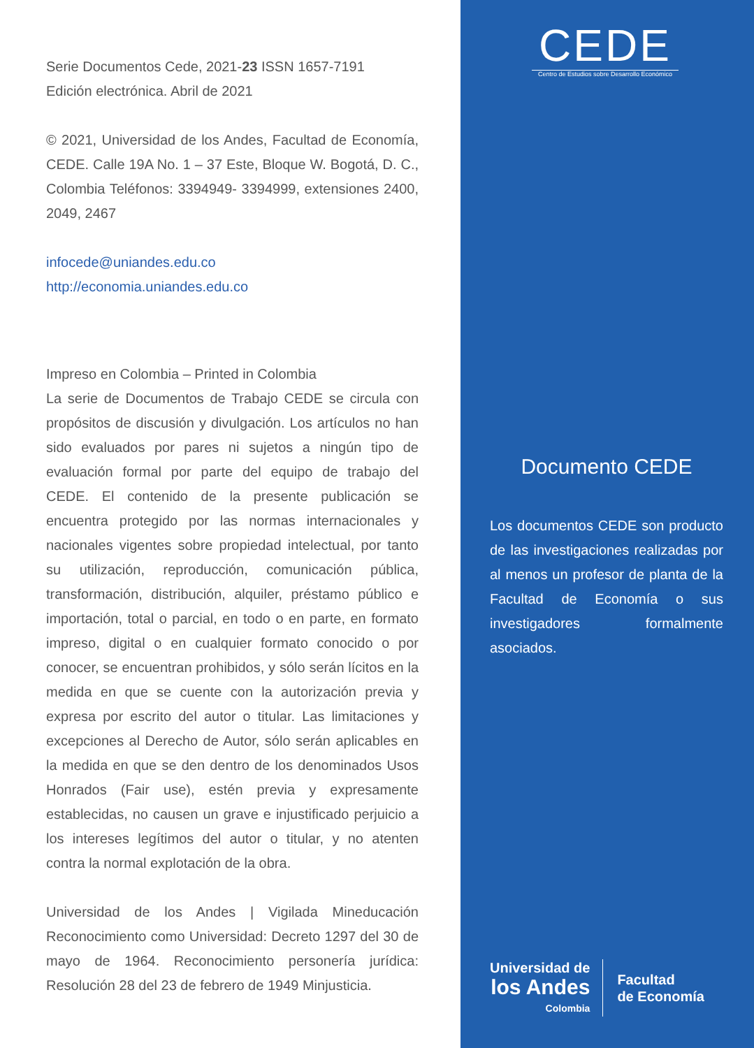Serie Documentos Cede, 2021-23 ISSN 1657-7191
Edición electrónica. Abril de 2021
© 2021, Universidad de los Andes, Facultad de Economía, CEDE. Calle 19A No. 1 – 37 Este, Bloque W. Bogotá, D. C., Colombia Teléfonos: 3394949- 3394999, extensiones 2400, 2049, 2467
infocede@uniandes.edu.co
http://economia.uniandes.edu.co
Impreso en Colombia – Printed in Colombia
La serie de Documentos de Trabajo CEDE se circula con propósitos de discusión y divulgación. Los artículos no han sido evaluados por pares ni sujetos a ningún tipo de evaluación formal por parte del equipo de trabajo del CEDE. El contenido de la presente publicación se encuentra protegido por las normas internacionales y nacionales vigentes sobre propiedad intelectual, por tanto su utilización, reproducción, comunicación pública, transformación, distribución, alquiler, préstamo público e importación, total o parcial, en todo o en parte, en formato impreso, digital o en cualquier formato conocido o por conocer, se encuentran prohibidos, y sólo serán lícitos en la medida en que se cuente con la autorización previa y expresa por escrito del autor o titular. Las limitaciones y excepciones al Derecho de Autor, sólo serán aplicables en la medida en que se den dentro de los denominados Usos Honrados (Fair use), estén previa y expresamente establecidas, no causen un grave e injustificado perjuicio a los intereses legítimos del autor o titular, y no atenten contra la normal explotación de la obra.
Universidad de los Andes | Vigilada Mineducación Reconocimiento como Universidad: Decreto 1297 del 30 de mayo de 1964. Reconocimiento personería jurídica: Resolución 28 del 23 de febrero de 1949 Minjusticia.
CEDE
Centro de Estudios sobre Desarrollo Económico
Documento CEDE
Los documentos CEDE son producto de las investigaciones realizadas por al menos un profesor de planta de la Facultad de Economía o sus investigadores formalmente asociados.
Universidad de
los Andes
Colombia
Facultad
de Economía